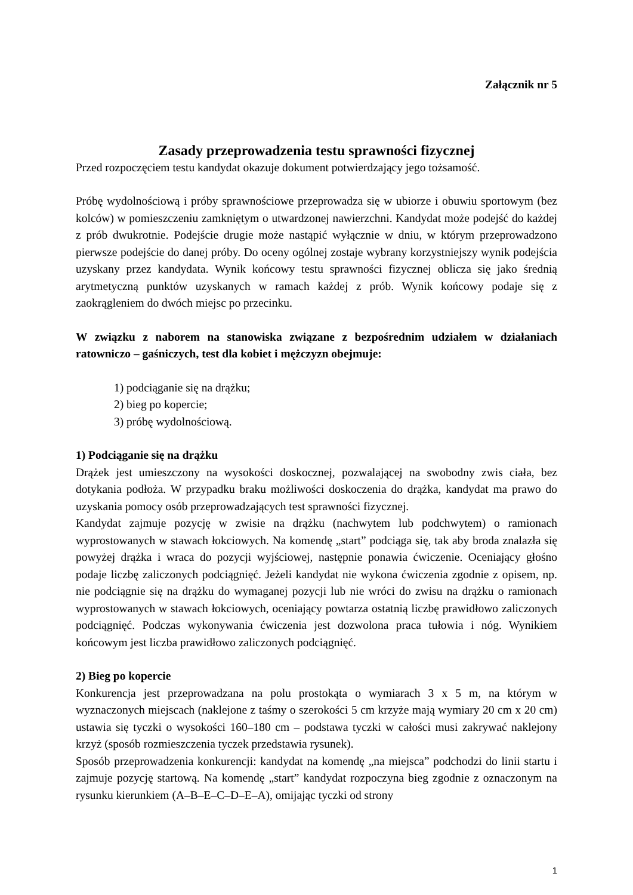Załącznik nr 5
Zasady przeprowadzenia testu sprawności fizycznej
Przed rozpoczęciem testu kandydat okazuje dokument potwierdzający jego tożsamość.
Próbę wydolnościową i próby sprawnościowe przeprowadza się w ubiorze i obuwiu sportowym (bez kolców) w pomieszczeniu zamkniętym o utwardzonej nawierzchni. Kandydat może podejść do każdej z prób dwukrotnie. Podejście drugie może nastąpić wyłącznie w dniu, w którym przeprowadzono pierwsze podejście do danej próby. Do oceny ogólnej zostaje wybrany korzystniejszy wynik podejścia uzyskany przez kandydata. Wynik końcowy testu sprawności fizycznej oblicza się jako średnią arytmetyczną punktów uzyskanych w ramach każdej z prób. Wynik końcowy podaje się z zaokrągleniem do dwóch miejsc po przecinku.
W związku z naborem na stanowiska związane z bezpośrednim udziałem w działaniach ratowniczo – gaśniczych, test dla kobiet i mężczyzn obejmuje:
1) podciąganie się na drążku;
2) bieg po kopercie;
3) próbę wydolnościową.
1) Podciąganie się na drążku
Drążek jest umieszczony na wysokości doskocznej, pozwalającej na swobodny zwis ciała, bez dotykania podłoża. W przypadku braku możliwości doskoczenia do drążka, kandydat ma prawo do uzyskania pomocy osób przeprowadzających test sprawności fizycznej.
Kandydat zajmuje pozycję w zwisie na drążku (nachwytem lub podchwytem) o ramionach wyprostowanych w stawach łokciowych. Na komendę „start” podciąga się, tak aby broda znalazła się powyżej drążka i wraca do pozycji wyjściowej, następnie ponawia ćwiczenie. Oceniający głośno podaje liczbę zaliczonych podciągnięć. Jeżeli kandydat nie wykona ćwiczenia zgodnie z opisem, np. nie podciągnie się na drążku do wymaganej pozycji lub nie wróci do zwisu na drążku o ramionach wyprostowanych w stawach łokciowych, oceniający powtarza ostatnią liczbę prawidłowo zaliczonych podciągnięć. Podczas wykonywania ćwiczenia jest dozwolona praca tułowia i nóg. Wynikiem końcowym jest liczba prawidłowo zaliczonych podciągnięć.
2) Bieg po kopercie
Konkurencja jest przeprowadzana na polu prostokąta o wymiarach 3 x 5 m, na którym w wyznaczonych miejscach (naklejone z taśmy o szerokości 5 cm krzyże mają wymiary 20 cm x 20 cm) ustawia się tyczki o wysokości 160–180 cm – podstawa tyczki w całości musi zakrywać naklejony krzyż (sposób rozmieszczenia tyczek przedstawia rysunek).
Sposób przeprowadzenia konkurencji: kandydat na komendę „na miejsca” podchodzi do linii startu i zajmuje pozycję startową. Na komendę „start” kandydat rozpoczyna bieg zgodnie z oznaczonym na rysunku kierunkiem (A–B–E–C–D–E–A), omijając tyczki od strony
1